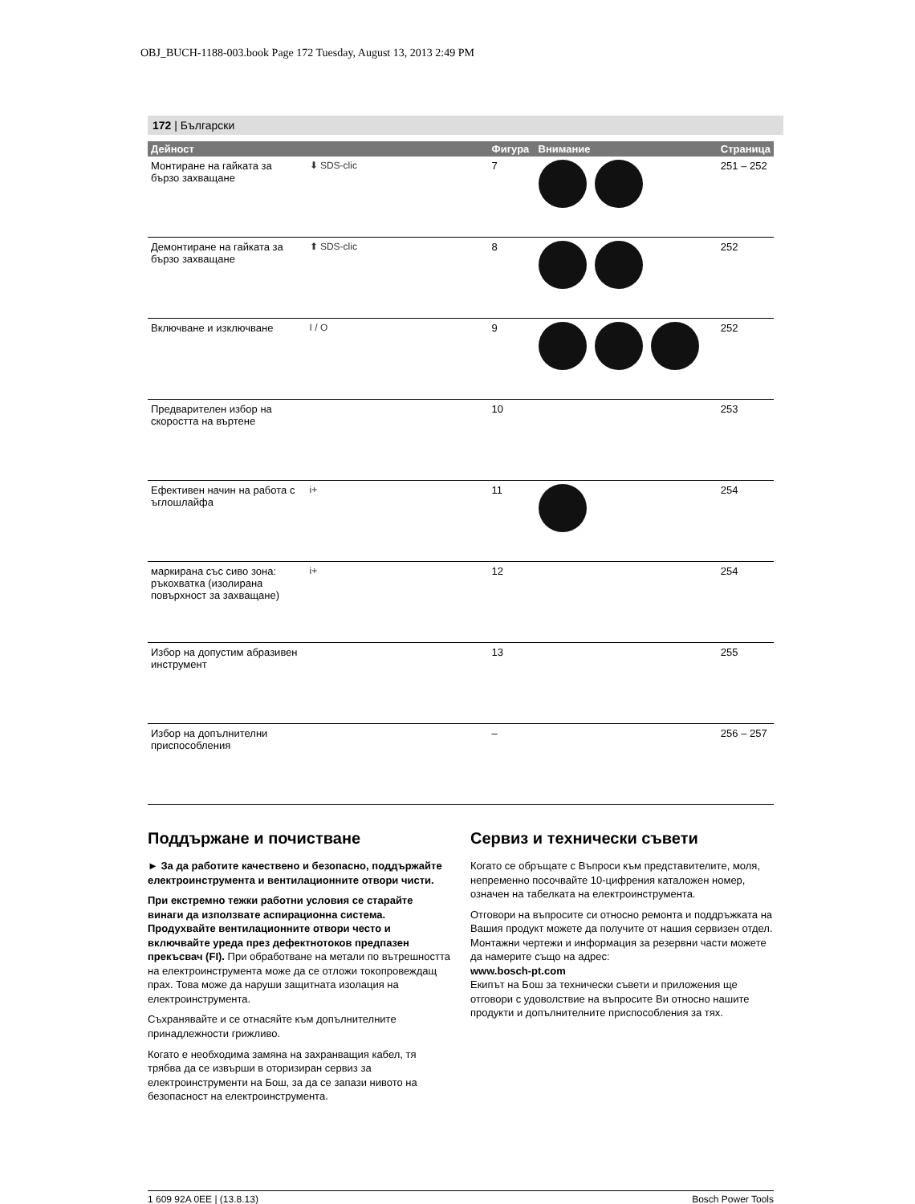OBJ_BUCH-1188-003.book Page 172 Tuesday, August 13, 2013 2:49 PM
172 | Български
| Дейност | | Фигура | Внимание | Страница |
| --- | --- | --- | --- | --- |
| Монтиране на гайката за бързо захващане | ⬇ SDS-clic | 7 | | 251 – 252 |
| Демонтиране на гайката за бързо захващане | ⬆ SDS-clic | 8 | | 252 |
| Включване и изключване | I / O | 9 | | 252 |
| Предварителен избор на скоростта на въртене | | 10 | | 253 |
| Ефективен начин на работа с ъглошлайфа | i+ | 11 | | 254 |
| маркирана със сиво зона: ръкохватка (изолирана повърхност за захващане) | i+ | 12 | | 254 |
| Избор на допустим абразивен инструмент | | 13 | | 255 |
| Избор на допълнителни приспособления | | – | | 256 – 257 |
Поддържане и почистване
► За да работите качествено и безопасно, поддържайте електроинструмента и вентилационните отвори чисти.
При екстремно тежки работни условия се старайте винаги да използвате аспирационна система. Продухвайте вентилационните отвори често и включвайте уреда през дефектнотоков предпазен прекъсвач (FI). При обработване на метали по вътрешността на електроинструмента може да се отложи токопровеждащ прах. Това може да наруши защитната изолация на електроинструмента.
Съхранявайте и се отнасяйте към допълнителните принадлежности грижливо.
Когато е необходима замяна на захранващия кабел, тя трябва да се извърши в оторизиран сервиз за електроинструменти на Бош, за да се запази нивото на безопасност на електроинструмента.
Сервиз и технически съвети
Когато се обръщате с Въпроси към представителите, моля, непременно посочвайте 10-цифрения каталожен номер, означен на табелката на електроинструмента.
Отговори на въпросите си относно ремонта и поддръжката на Вашия продукт можете да получите от нашия сервизен отдел. Монтажни чертежи и информация за резервни части можете да намерите също на адрес:
www.bosch-pt.com
Екипът на Бош за технически съвети и приложения ще отговори с удоволствие на въпросите Ви относно нашите продукти и допълнителните приспособления за тях.
1 609 92A 0EE | (13.8.13) Bosch Power Tools